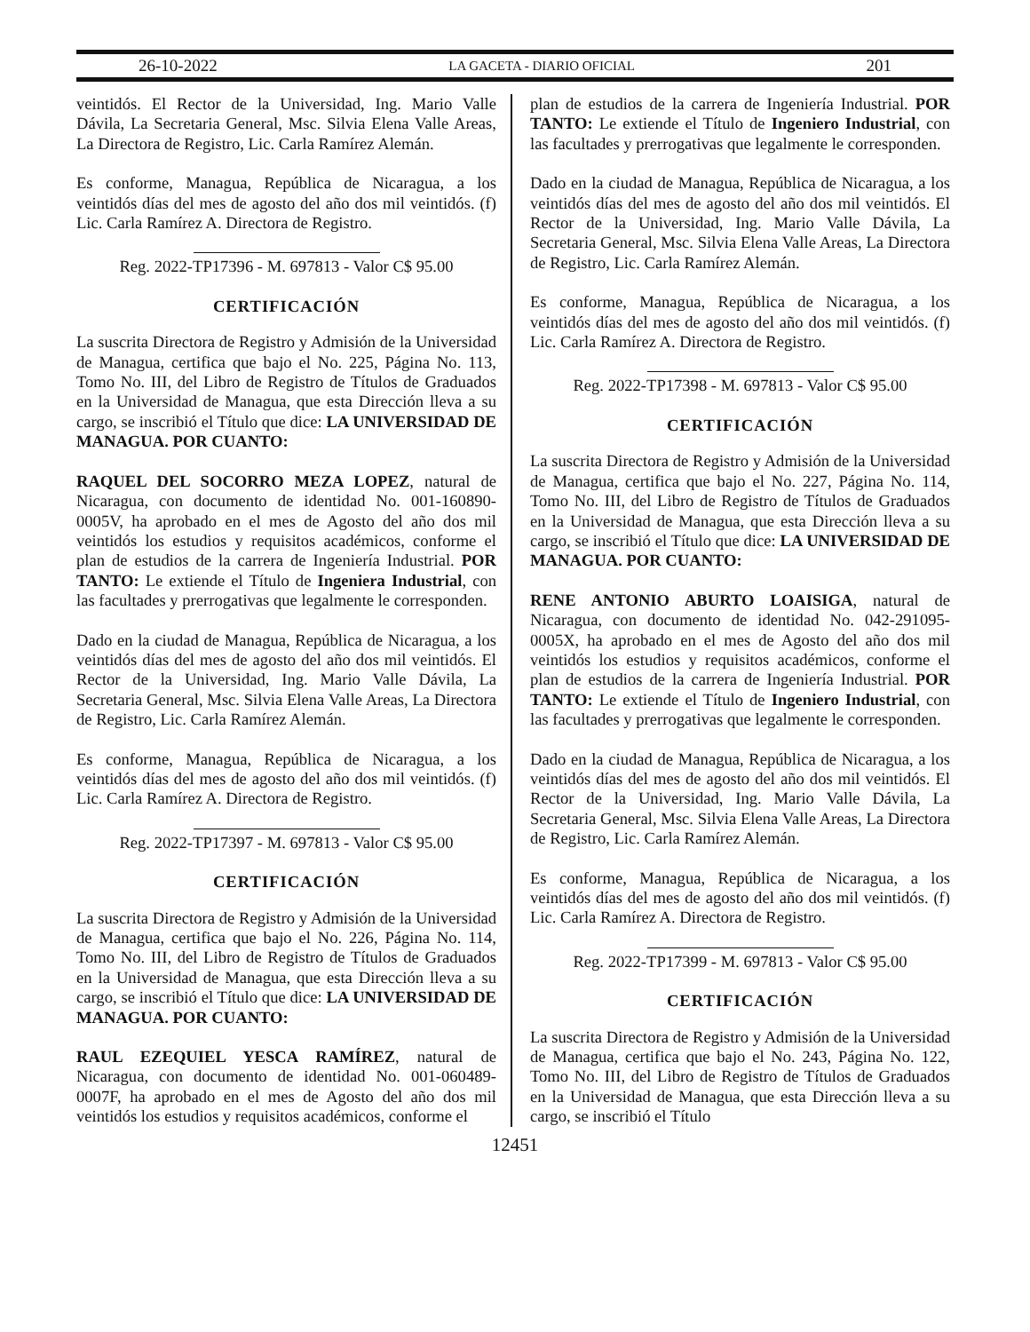26-10-2022 LA GACETA - DIARIO OFICIAL 201
veintidós. El Rector de la Universidad, Ing. Mario Valle Dávila, La Secretaria General, Msc. Silvia Elena Valle Areas, La Directora de Registro, Lic. Carla Ramírez Alemán.
Es conforme, Managua, República de Nicaragua, a los veintidós días del mes de agosto del año dos mil veintidós. (f) Lic. Carla Ramírez A. Directora de Registro.
Reg. 2022-TP17396 - M. 697813 - Valor C$ 95.00
CERTIFICACIÓN
La suscrita Directora de Registro y Admisión de la Universidad de Managua, certifica que bajo el No. 225, Página No. 113, Tomo No. III, del Libro de Registro de Títulos de Graduados en la Universidad de Managua, que esta Dirección lleva a su cargo, se inscribió el Título que dice: LA UNIVERSIDAD DE MANAGUA. POR CUANTO:
RAQUEL DEL SOCORRO MEZA LOPEZ, natural de Nicaragua, con documento de identidad No. 001-160890-0005V, ha aprobado en el mes de Agosto del año dos mil veintidós los estudios y requisitos académicos, conforme el plan de estudios de la carrera de Ingeniería Industrial. POR TANTO: Le extiende el Título de Ingeniera Industrial, con las facultades y prerrogativas que legalmente le corresponden.
Dado en la ciudad de Managua, República de Nicaragua, a los veintidós días del mes de agosto del año dos mil veintidós. El Rector de la Universidad, Ing. Mario Valle Dávila, La Secretaria General, Msc. Silvia Elena Valle Areas, La Directora de Registro, Lic. Carla Ramírez Alemán.
Es conforme, Managua, República de Nicaragua, a los veintidós días del mes de agosto del año dos mil veintidós. (f) Lic. Carla Ramírez A. Directora de Registro.
Reg. 2022-TP17397 - M. 697813 - Valor C$ 95.00
CERTIFICACIÓN
La suscrita Directora de Registro y Admisión de la Universidad de Managua, certifica que bajo el No. 226, Página No. 114, Tomo No. III, del Libro de Registro de Títulos de Graduados en la Universidad de Managua, que esta Dirección lleva a su cargo, se inscribió el Título que dice: LA UNIVERSIDAD DE MANAGUA. POR CUANTO:
RAUL EZEQUIEL YESCA RAMÍREZ, natural de Nicaragua, con documento de identidad No. 001-060489-0007F, ha aprobado en el mes de Agosto del año dos mil veintidós los estudios y requisitos académicos, conforme el
plan de estudios de la carrera de Ingeniería Industrial. POR TANTO: Le extiende el Título de Ingeniero Industrial, con las facultades y prerrogativas que legalmente le corresponden.
Dado en la ciudad de Managua, República de Nicaragua, a los veintidós días del mes de agosto del año dos mil veintidós. El Rector de la Universidad, Ing. Mario Valle Dávila, La Secretaria General, Msc. Silvia Elena Valle Areas, La Directora de Registro, Lic. Carla Ramírez Alemán.
Es conforme, Managua, República de Nicaragua, a los veintidós días del mes de agosto del año dos mil veintidós. (f) Lic. Carla Ramírez A. Directora de Registro.
Reg. 2022-TP17398 - M. 697813 - Valor C$ 95.00
CERTIFICACIÓN
La suscrita Directora de Registro y Admisión de la Universidad de Managua, certifica que bajo el No. 227, Página No. 114, Tomo No. III, del Libro de Registro de Títulos de Graduados en la Universidad de Managua, que esta Dirección lleva a su cargo, se inscribió el Título que dice: LA UNIVERSIDAD DE MANAGUA. POR CUANTO:
RENE ANTONIO ABURTO LOAISIGA, natural de Nicaragua, con documento de identidad No. 042-291095-0005X, ha aprobado en el mes de Agosto del año dos mil veintidós los estudios y requisitos académicos, conforme el plan de estudios de la carrera de Ingeniería Industrial. POR TANTO: Le extiende el Título de Ingeniero Industrial, con las facultades y prerrogativas que legalmente le corresponden.
Dado en la ciudad de Managua, República de Nicaragua, a los veintidós días del mes de agosto del año dos mil veintidós. El Rector de la Universidad, Ing. Mario Valle Dávila, La Secretaria General, Msc. Silvia Elena Valle Areas, La Directora de Registro, Lic. Carla Ramírez Alemán.
Es conforme, Managua, República de Nicaragua, a los veintidós días del mes de agosto del año dos mil veintidós. (f) Lic. Carla Ramírez A. Directora de Registro.
Reg. 2022-TP17399 - M. 697813 - Valor C$ 95.00
CERTIFICACIÓN
La suscrita Directora de Registro y Admisión de la Universidad de Managua, certifica que bajo el No. 243, Página No. 122, Tomo No. III, del Libro de Registro de Títulos de Graduados en la Universidad de Managua, que esta Dirección lleva a su cargo, se inscribió el Título
12451